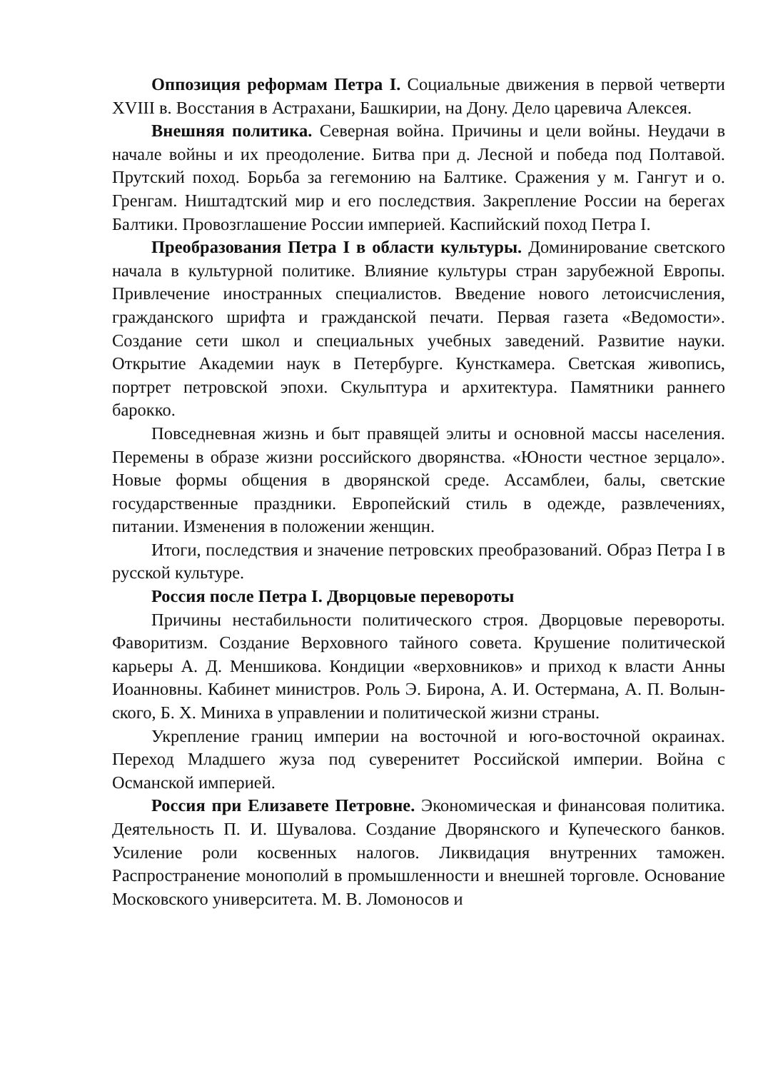Оппозиция реформам Петра I. Социальные движения в первой четверти XVIII в. Восстания в Астрахани, Башкирии, на Дону. Дело царевича Алексея.
Внешняя политика. Северная война. Причины и цели войны. Неудачи в начале войны и их преодоление. Битва при д. Лесной и победа под Полтавой. Прутский поход. Борьба за гегемонию на Балтике. Сражения у м. Гангут и о. Гренгам. Ништадтский мир и его последствия. Закрепление России на берегах Балтики. Провозглашение России империей. Каспийский поход Петра I.
Преобразования Петра I в области культуры. Доминирование светского начала в культурной политике. Влияние культуры стран зарубежной Европы. Привлечение иностранных специалистов. Введение нового летоисчисления, гражданского шрифта и гражданской печати. Первая газета «Ведомости». Создание сети школ и специальных учебных заведений. Развитие науки. Открытие Академии наук в Петербурге. Кунсткамера. Светская живопись, портрет петровской эпохи. Скульптура и архитектура. Памятники раннего барокко.
Повседневная жизнь и быт правящей элиты и основной массы населения. Перемены в образе жизни российского дворянства. «Юности честное зерцало». Новые формы общения в дворянской среде. Ассамблеи, балы, светские государственные праздники. Европейский стиль в одежде, развлечениях, питании. Изменения в положении женщин.
Итоги, последствия и значение петровских преобразований. Образ Петра I в русской культуре.
Россия после Петра I. Дворцовые перевороты
Причины нестабильности политического строя. Дворцовые перевороты. Фаворитизм. Создание Верховного тайного совета. Крушение политической карьеры А. Д. Меншикова. Кондиции «верховников» и приход к власти Анны Иоанновны. Кабинет министров. Роль Э. Бирона, А. И. Остермана, А. П. Волын- ского, Б. Х. Миниха в управлении и политической жизни страны.
Укрепление границ империи на восточной и юго-восточной окраинах. Переход Младшего жуза под суверенитет Российской империи. Война с Османской империей.
Россия при Елизавете Петровне. Экономическая и финансовая политика. Деятельность П. И. Шувалова. Создание Дворянского и Купеческого банков. Усиление роли косвенных налогов. Ликвидация внутренних таможен. Распространение монополий в промышленности и внешней торговле. Основание Московского университета. М. В. Ломоносов и